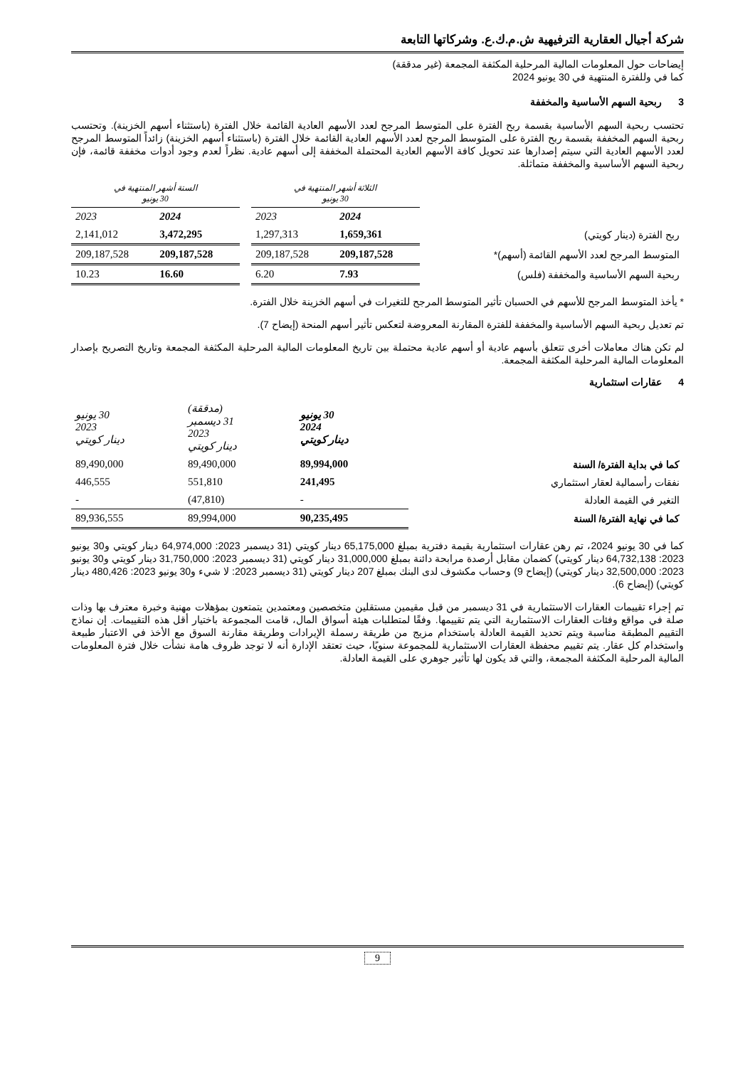شركة أجيال العقارية الترفيهية ش.م.ك.ع. وشركاتها التابعة
إيضاحات حول المعلومات المالية المرحلية المكثفة المجمعة (غير مدققة)
كما في وللفترة المنتهية في 30 يونيو 2024
3 ربحية السهم الأساسية والمخففة
تحتسب ربحية السهم الأساسية بقسمة ربح الفترة على المتوسط المرجح لعدد الأسهم العادية القائمة خلال الفترة (باستثناء أسهم الخزينة). وتحتسب ربحية السهم المخففة بقسمة ربح الفترة على المتوسط المرجح لعدد الأسهم العادية القائمة خلال الفترة (باستثناء أسهم الخزينة) زائداً المتوسط المرجح لعدد الأسهم العادية التي سيتم إصدارها عند تحويل كافة الأسهم العادية المحتملة المخففة إلى أسهم عادية. نظراً لعدم وجود أدوات مخففة قائمة، فإن ربحية السهم الأساسية والمخففة متماثلة.
| | الثلاثة أشهر المنتهية في 30 يونيو | | | الستة أشهر المنتهية في 30 يونيو | |
| | 2024 | 2023 | | 2024 | 2023 |
| ربح الفترة (دينار كويتي) | 1,659,361 | 1,297,313 | | 3,472,295 | 2,141,012 |
| المتوسط المرجح لعدد الأسهم القائمة (أسهم)* | 209,187,528 | 209,187,528 | | 209,187,528 | 209,187,528 |
| ربحية السهم الأساسية والمخففة (فلس) | 7.93 | 6.20 | | 16.60 | 10.23 |
* يأخذ المتوسط المرجح للأسهم في الحسبان تأثير المتوسط المرجح للتغيرات في أسهم الخزينة خلال الفترة.
تم تعديل ربحية السهم الأساسية والمخففة للفترة المقارنة المعروضة لتعكس تأثير أسهم المنحة (إيضاح 7).
لم تكن هناك معاملات أخرى تتعلق بأسهم عادية أو أسهم عادية محتملة بين تاريخ المعلومات المالية المرحلية المكثفة المجمعة وتاريخ التصريح بإصدار المعلومات المالية المرحلية المكثفة المجمعة.
4 عقارات استثمارية
| | 30 يونيو 2024 دينار كويتي | (مدققة) 31 ديسمبر 2023 دينار كويتي | 30 يونيو 2023 دينار كويتي |
| كما في بداية الفترة/ السنة | 89,994,000 | 89,490,000 | 89,490,000 |
| نفقات رأسمالية لعقار استثماري | 241,495 | 551,810 | 446,555 |
| التغير في القيمة العادلة | - | (47,810) | - |
| كما في نهاية الفترة/ السنة | 90,235,495 | 89,994,000 | 89,936,555 |
كما في 30 يونيو 2024، تم رهن عقارات استثمارية بقيمة دفترية بمبلغ 65,175,000 دينار كويتي (31 ديسمبر 2023: 64,974,000 دينار كويتي و30 يونيو 2023: 64,732,138 دينار كويتي) كضمان مقابل أرصدة مرابحة دائنة بمبلغ 31,000,000 دينار كويتي (31 ديسمبر 2023: 31,750,000 دينار كويتي و30 يونيو 2023: 32,500,000 دينار كويتي) (إيضاح 9) وحساب مكشوف لدى البنك بمبلغ 207 دينار كويتي (31 ديسمبر 2023: لا شيء و30 يونيو 2023: 480,426 دينار كويتي) (إيضاح 6).
تم إجراء تقييمات العقارات الاستثمارية في 31 ديسمبر من قبل مقيمين مستقلين متخصصين ومعتمدين يتمتعون بمؤهلات مهنية وخبرة معترف بها وذات صلة في مواقع وفئات العقارات الاستثمارية التي يتم تقييمها. وفقًا لمتطلبات هيئة أسواق المال، قامت المجموعة باختيار أقل هذه التقييمات. إن نماذج التقييم المطبقة مناسبة ويتم تحديد القيمة العادلة باستخدام مزيج من طريقة رسملة الإيرادات وطريقة مقارنة السوق مع الأخذ في الاعتبار طبيعة واستخدام كل عقار. يتم تقييم محفظة العقارات الاستثمارية للمجموعة سنويًا، حيث تعتقد الإدارة أنه لا توجد ظروف هامة نشأت خلال فترة المعلومات المالية المرحلية المكثفة المجمعة، والتي قد يكون لها تأثير جوهري على القيمة العادلة.
9